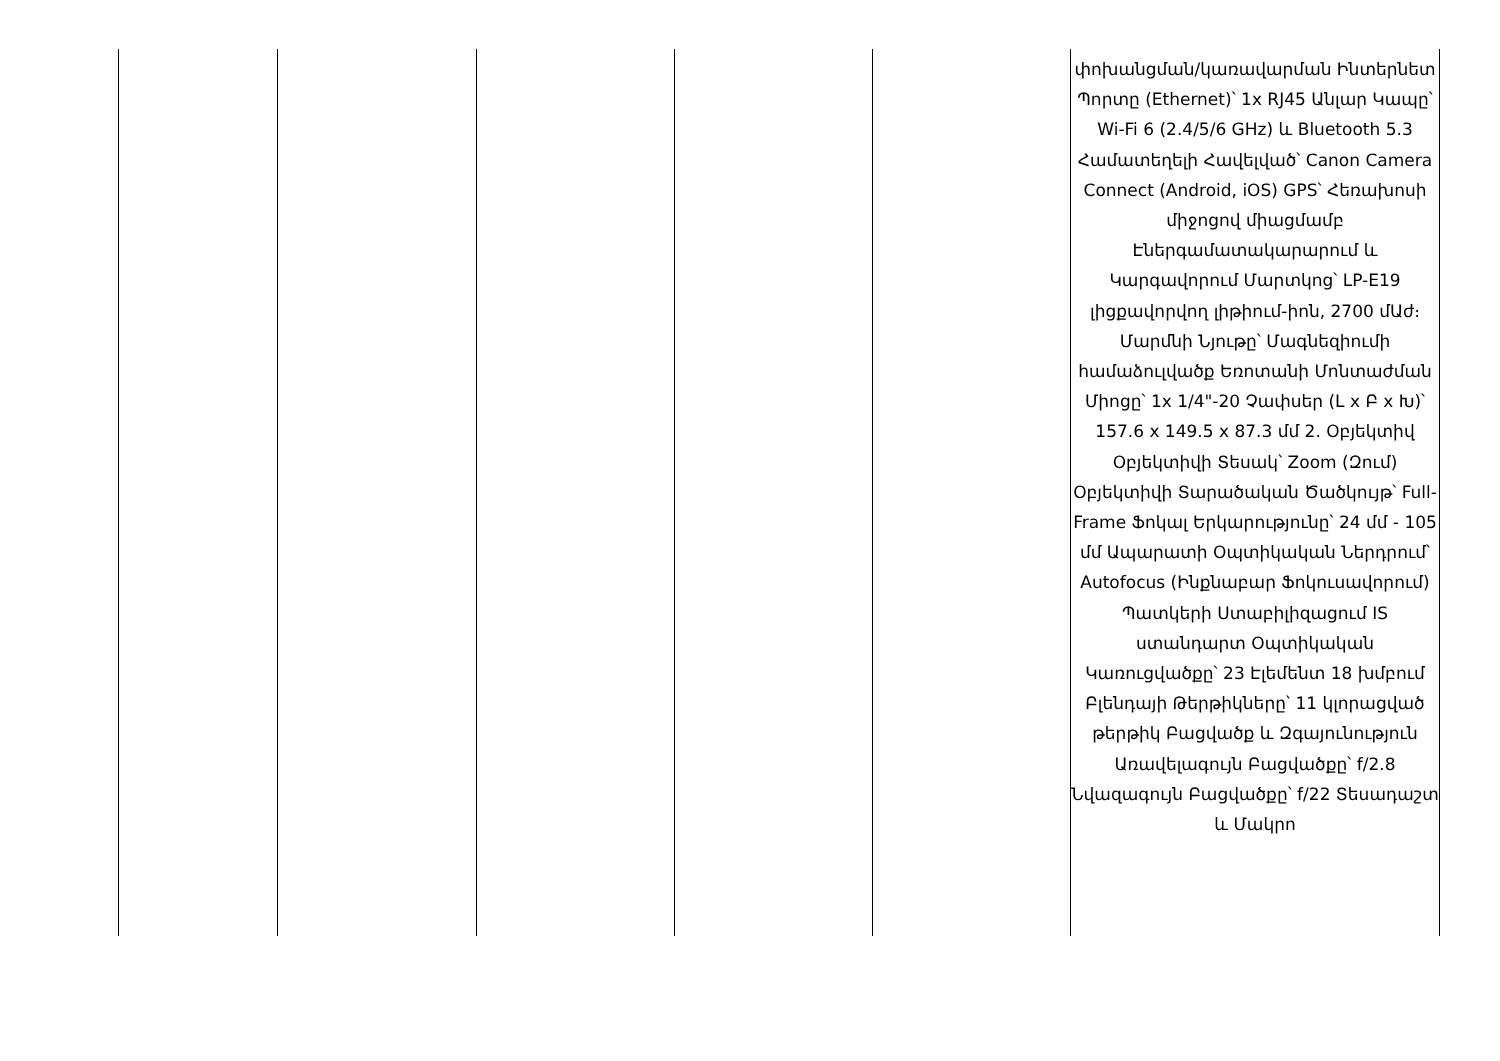| | | | | | փոխանցման/կառավարման Ինտերնետ Պորտը (Ethernet)՝ 1x RJ45 Անլար Կապը՝ Wi-Fi 6 (2.4/5/6 GHz) և Bluetooth 5.3 Համատեղելի Հավելված՝ Canon Camera Connect (Android, iOS) GPS՝ Հեռախոսի միջոցով միացմամբ Էներգամատակարարում և Կարգավորում Մարտկոց՝ LP-E19 լիցքավորվող լիթիում-իոն, 2700 մԱժ։ Մարմնի Նյութը՝ Մագնեզիումի համաձուլվածք Եռոտանի Մոնտաժման Միոցը՝ 1x 1/4"-20 Չափսեր (L x Բ x Խ)՝ 157.6 x 149.5 x 87.3 մմ 2. Օբյեկտիվ Օբյեկտիվի Տեսակ՝ Zoom (Զում) Օբյեկտիվի Տարածական Ծածկույթ՝ Full-Frame Ֆոկալ Երկարությունը՝ 24 մմ - 105 մմ Ապարատի Օպտիկական Ներդրում՝ Autofocus (Ինքնաբար Ֆոկուսավորում) Պատկերի Ստաբիլիզացում IS ստանդարտ Օպտիկական Կառուցվածքը՝ 23 Էլեմենտ 18 խմբում Բլենդայի Թերթիկները՝ 11 կլորացված թերթիկ Բացվածք և Զգայունություն Առավելագույն Բացվածքը՝ f/2.8 Նվազագույն Բացվածքը՝ f/22 Տեսադաշտ և Մակրո |